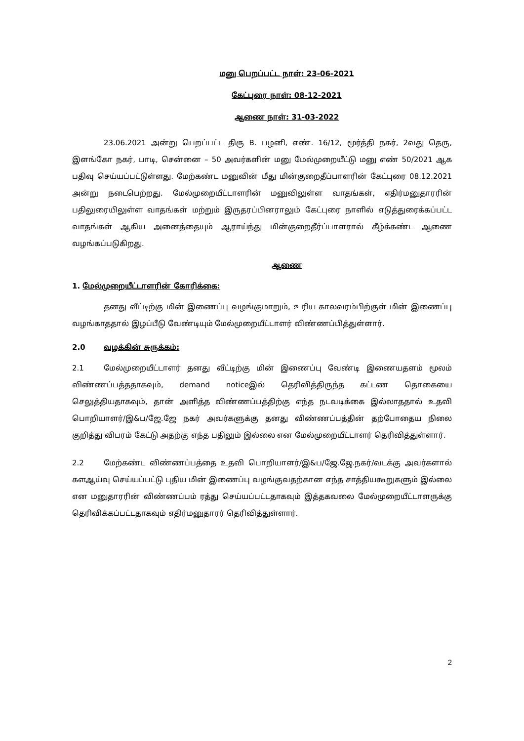மனு பெறப்பட்ட நாள்: 23-06-2021
கேட்புரை நாள்: 08-12-2021
ஆணை நாள்: 31-03-2022
23.06.2021 அன்று பெறப்பட்ட திரு B. பழனி, எண். 16/12, மூர்த்தி நகர், 2வது தெரு, இளங்கோ நகர், பாடி, சென்னை – 50 அவர்களின் மனு மேல்முறையீட்டு மனு எண் 50/2021 ஆக பதிவு செய்யப்பட்டுள்ளது. மேற்கண்ட மனுவின் மீது மின்குறைதீப்பாளரின் கேட்புரை 08.12.2021 அன்று நடைபெற்றது. மேல்முறையீட்டாளரின் மனுவிலுள்ள வாதங்கள், எதிர்மனுதாரரின் பதிலுரையிலுள்ள வாதங்கள் மற்றும் இருதரப்பினராலும் கேட்புரை நாளில் எடுத்துரைக்கப்பட்ட வாதங்கள் ஆகிய அனைத்தையும் ஆராய்ந்து மின்குறைதீர்ப்பாளரால் கீழ்க்கண்ட ஆணை வழங்கப்படுகிறது.
ஆணை
1. மேல்முறையீட்டாளரின் கோரிக்கை:
தனது வீட்டிற்கு மின் இணைப்பு வழங்குமாறும், உரிய காலவரம்பிற்குள் மின் இணைப்பு வழங்காததால் இழப்பீடு வேண்டியும் மேல்முறையீட்டாளர் விண்ணப்பித்துள்ளார்.
2.0 வழக்கின் சுருக்கம்:
2.1 மேல்முறையீட்டாளர் தனது வீட்டிற்கு மின் இணைப்பு வேண்டி இணையதளம் மூலம் விண்ணப்பத்ததாகவும், demand noticeஇல் தெரிவித்திருந்த கட்டண தொகையை செலுத்தியதாகவும், தான் அளித்த விண்ணப்பத்திற்கு எந்த நடவடிக்கை இல்லாததால் உதவி பொறியாளர்/இ&ப/ஜே.ஜே நகர் அவர்களுக்கு தனது விண்ணப்பத்தின் தற்போதைய நிலை குறித்து விபரம் கேட்டு அதற்கு எந்த பதிலும் இல்லை என மேல்முறையீட்டாளர் தெரிவித்துள்ளார்.
2.2 மேற்கண்ட விண்ணப்பத்தை உதவி பொறியாளர்/இ&ப/ஜே.ஜே.நகர்/வடக்கு அவர்களால் களஆய்வு செய்யப்பட்டு புதிய மின் இணைப்பு வழங்குவதற்கான எந்த சாத்தியகூறுகளும் இல்லை என மனுதாரரின் விண்ணப்பம் ரத்து செய்யப்பட்டதாகவும் இத்தகவலை மேல்முறையீட்டாளருக்கு தெரிவிக்கப்பட்டதாகவும் எதிர்மனுதாரர் தெரிவித்துள்ளார்.
2